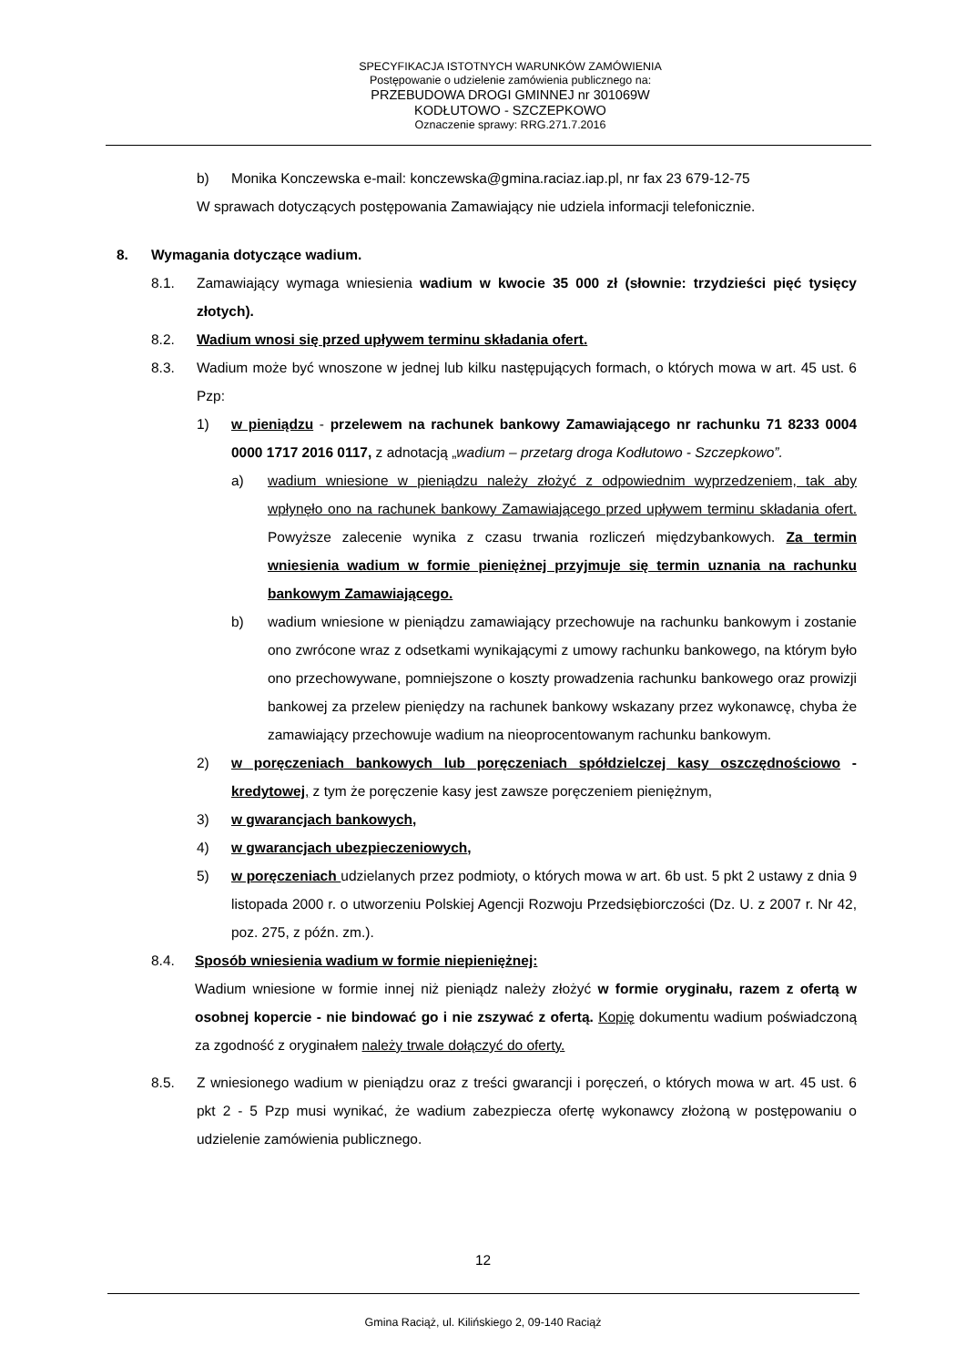SPECYFIKACJA ISTOTNYCH WARUNKÓW ZAMÓWIENIA
Postępowanie o udzielenie zamówienia publicznego na:
PRZEBUDOWA DROGI GMINNEJ nr 301069W
KODŁUTOWO - SZCZEPKOWO
Oznaczenie sprawy: RRG.271.7.2016
b) Monika Konczewska e-mail: konczewska@gmina.raciaz.iap.pl, nr fax 23 679-12-75
W sprawach dotyczących postępowania Zamawiający nie udziela informacji telefonicznie.
8. Wymagania dotyczące wadium.
8.1. Zamawiający wymaga wniesienia wadium w kwocie 35 000 zł (słownie: trzydzieści pięć tysięcy złotych).
8.2. Wadium wnosi się przed upływem terminu składania ofert.
8.3. Wadium może być wnoszone w jednej lub kilku następujących formach, o których mowa w art. 45 ust. 6 Pzp:
1) w pieniądzu - przelewem na rachunek bankowy Zamawiającego nr rachunku 71 8233 0004 0000 1717 2016 0117, z adnotacją „wadium – przetarg droga Kodłutowo - Szczepkowo”.
a) wadium wniesione w pieniądzu należy złożyć z odpowiednim wyprzedzeniem, tak aby wpłynęło ono na rachunek bankowy Zamawiającego przed upływem terminu składania ofert. Powyższe zalecenie wynika z czasu trwania rozliczeń międzybankowych. Za termin wniesienia wadium w formie pieniężnej przyjmuje się termin uznania na rachunku bankowym Zamawiającego.
b) wadium wniesione w pieniądzu zamawiający przechowuje na rachunku bankowym i zostanie ono zwrócone wraz z odsetkami wynikającymi z umowy rachunku bankowego, na którym było ono przechowywane, pomniejszone o koszty prowadzenia rachunku bankowego oraz prowizji bankowej za przelew pieniędzy na rachunek bankowy wskazany przez wykonawcę, chyba że zamawiający przechowuje wadium na nieoprocentowanym rachunku bankowym.
2) w poręczeniach bankowych lub poręczeniach spółdzielczej kasy oszczędnościowo - kredytowej, z tym że poręczenie kasy jest zawsze poręczeniem pieniężnym,
3) w gwarancjach bankowych,
4) w gwarancjach ubezpieczeniowych,
5) w poręczeniach udzielanych przez podmioty, o których mowa w art. 6b ust. 5 pkt 2 ustawy z dnia 9 listopada 2000 r. o utworzeniu Polskiej Agencji Rozwoju Przedsiębiorczości (Dz. U. z 2007 r. Nr 42, poz. 275, z późn. zm.).
8.4. Sposób wniesienia wadium w formie niepieniężnej:
Wadium wniesione w formie innej niż pieniądz należy złożyć w formie oryginału, razem z ofertą w osobnej kopercie - nie bindować go i nie zszywać z ofertą. Kopię dokumentu wadium poświadczoną za zgodność z oryginałem należy trwale dołączyć do oferty.
8.5. Z wniesionego wadium w pieniądzu oraz z treści gwarancji i poręczeń, o których mowa w art. 45 ust. 6 pkt 2 - 5 Pzp musi wynikać, że wadium zabezpiecza ofertę wykonawcy złożoną w postępowaniu o udzielenie zamówienia publicznego.
12
Gmina Raciąż, ul. Kilińskiego 2, 09-140 Raciąż